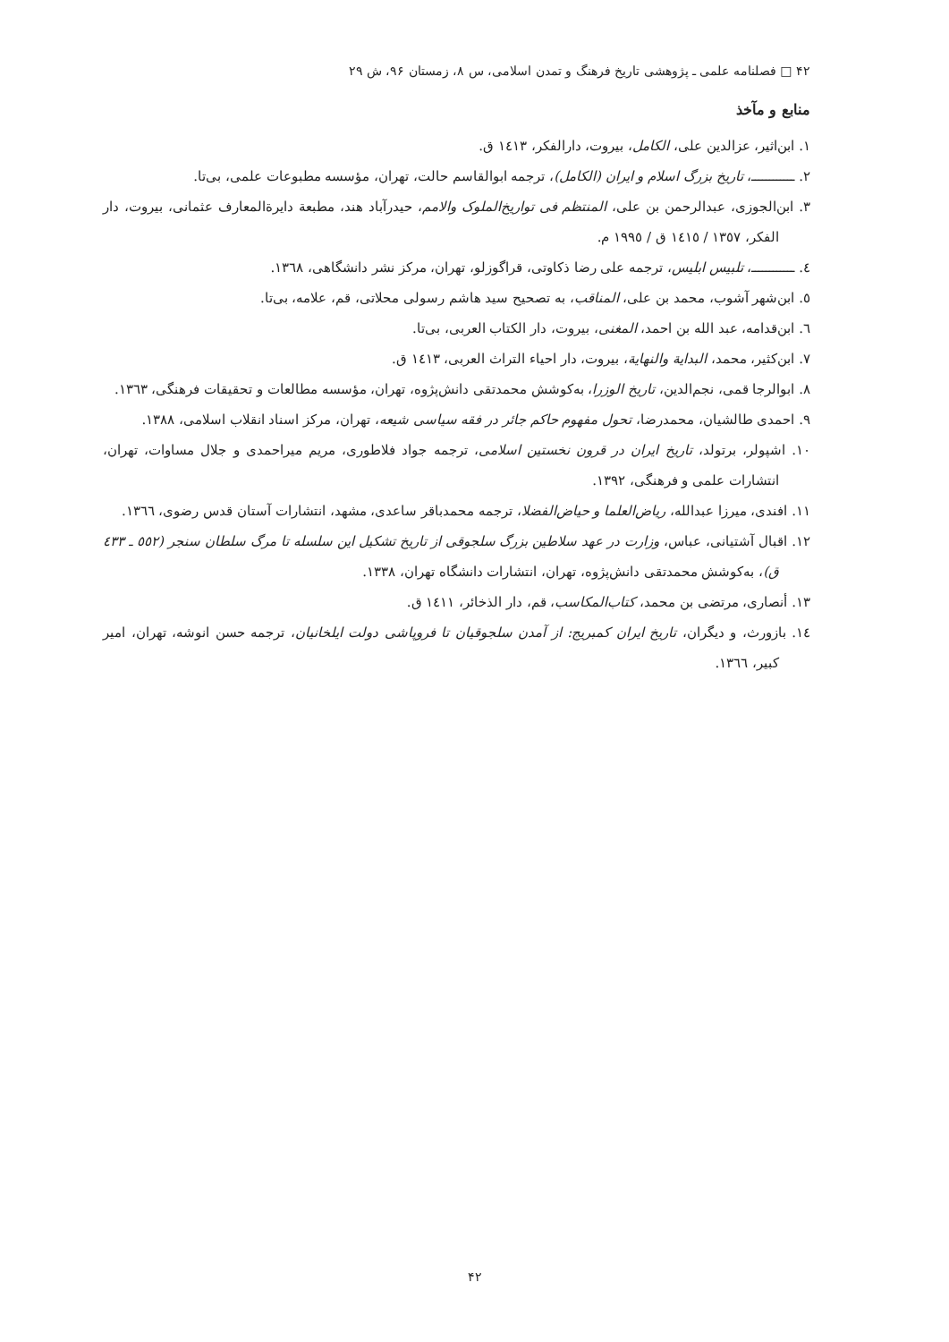۴۲ □ فصلنامه علمی ـ پژوهشی تاریخ فرهنگ و تمدن اسلامی، س ۸، زمستان ۹۶، ش ۲۹
منابع و مآخذ
١. ابن‌اثیر، عزالدین علی، الکامل، بیروت، دارالفکر، ١٤١٣ ق.
٢. ــــــــــــ، تاریخ بزرگ اسلام و ایران (الکامل)، ترجمه ابوالقاسم حالت، تهران، مؤسسه مطبوعات علمی، بی‌تا.
٣. ابن‌الجوزی، عبدالرحمن بن علی، المنتظم فی تواریخ‌الملوک والامم، حیدرآباد هند، مطبعة دایرةالمعارف عثمانی، بیروت، دار الفکر، ١٣٥٧ / ١٤١٥ ق / ١٩٩٥ م.
٤. ــــــــــــ، تلبیس ابلیس، ترجمه علی رضا ذکاوتی، قراگوزلو، تهران، مرکز نشر دانشگاهی، ١٣٦٨.
٥. ابن‌شهر آشوب، محمد بن علی، المناقب، به تصحیح سید هاشم رسولی محلاتی، قم، علامه، بی‌تا.
٦. ابن‌قدامه، عبد الله بن احمد، المغنی، بیروت، دار الکتاب العربی، بی‌تا.
٧. ابن‌کثیر، محمد، البدایة والنهایة، بیروت، دار احیاء التراث العربی، ١٤١٣ ق.
٨. ابوالرجا قمی، نجم‌الدین، تاریخ الوزرا، به‌کوشش محمدتقی دانش‌پژوه، تهران، مؤسسه مطالعات و تحقیقات فرهنگی، ١٣٦٣.
٩. احمدی طالشیان، محمدرضا، تحول مفهوم حاکم جائر در فقه سیاسی شیعه، تهران، مرکز اسناد انقلاب اسلامی، ١٣٨٨.
١٠. اشپولر، برتولد، تاریخ ایران در قرون نخستین اسلامی، ترجمه جواد فلاطوری، مریم میراحمدی و جلال مساوات، تهران، انتشارات علمی و فرهنگی، ١٣٩٢.
١١. افندی، میرزا عبدالله، ریاض‌العلما و حیاض‌الفضلا، ترجمه محمدباقر ساعدی، مشهد، انتشارات آستان قدس رضوی، ١٣٦٦.
١٢. اقبال آشتیانی، عباس، وزارت در عهد سلاطین بزرگ سلجوقی از تاریخ تشکیل این سلسله تا مرگ سلطان سنجر (٥٥٢ ـ ٤٣٣ ق)، به‌کوشش محمدتقی دانش‌پژوه، تهران، انتشارات دانشگاه تهران، ١٣٣٨.
١٣. أنصاری، مرتضی بن محمد، کتاب‌المکاسب، قم، دار الذخائر، ١٤١١ ق.
١٤. بازورث، و دیگران، تاریخ ایران کمبریج: از آمدن سلجوقیان تا فروپاشی دولت ایلخانیان، ترجمه حسن انوشه، تهران، امیر کبیر، ١٣٦٦.
۴۲